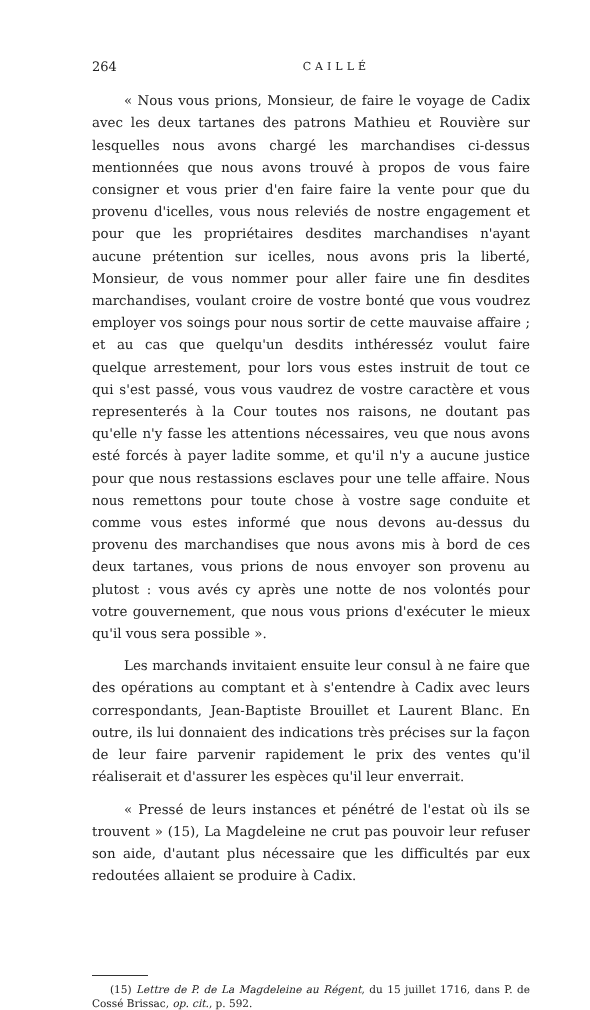264 CAILLÉ
« Nous vous prions, Monsieur, de faire le voyage de Cadix avec les deux tartanes des patrons Mathieu et Rouvière sur lesquelles nous avons chargé les marchandises ci-dessus mentionnées que nous avons trouvé à propos de vous faire consigner et vous prier d'en faire faire la vente pour que du provenu d'icelles, vous nous releviés de nostre engagement et pour que les propriétaires desdites marchandises n'ayant aucune prétention sur icelles, nous avons pris la liberté, Monsieur, de vous nommer pour aller faire une fin desdites marchandises, voulant croire de vostre bonté que vous voudrez employer vos soings pour nous sortir de cette mauvaise affaire ; et au cas que quelqu'un desdits inthéresséz voulut faire quelque arrestement, pour lors vous estes instruit de tout ce qui s'est passé, vous vous vaudrez de vostre caractère et vous representerés à la Cour toutes nos raisons, ne doutant pas qu'elle n'y fasse les attentions nécessaires, veu que nous avons esté forcés à payer ladite somme, et qu'il n'y a aucune justice pour que nous restassions esclaves pour une telle affaire. Nous nous remettons pour toute chose à vostre sage conduite et comme vous estes informé que nous devons au-dessus du provenu des marchandises que nous avons mis à bord de ces deux tartanes, vous prions de nous envoyer son provenu au plutost : vous avés cy après une notte de nos volontés pour votre gouvernement, que nous vous prions d'exécuter le mieux qu'il vous sera possible ».
Les marchands invitaient ensuite leur consul à ne faire que des opérations au comptant et à s'entendre à Cadix avec leurs correspondants, Jean-Baptiste Brouillet et Laurent Blanc. En outre, ils lui donnaient des indications très précises sur la façon de leur faire parvenir rapidement le prix des ventes qu'il réaliserait et d'assurer les espèces qu'il leur enverrait.
« Pressé de leurs instances et pénétré de l'estat où ils se trouvent » (15), La Magdeleine ne crut pas pouvoir leur refuser son aide, d'autant plus nécessaire que les difficultés par eux redoutées allaient se produire à Cadix.
(15) Lettre de P. de La Magdeleine au Régent, du 15 juillet 1716, dans P. de Cossé Brissac, op. cit., p. 592.